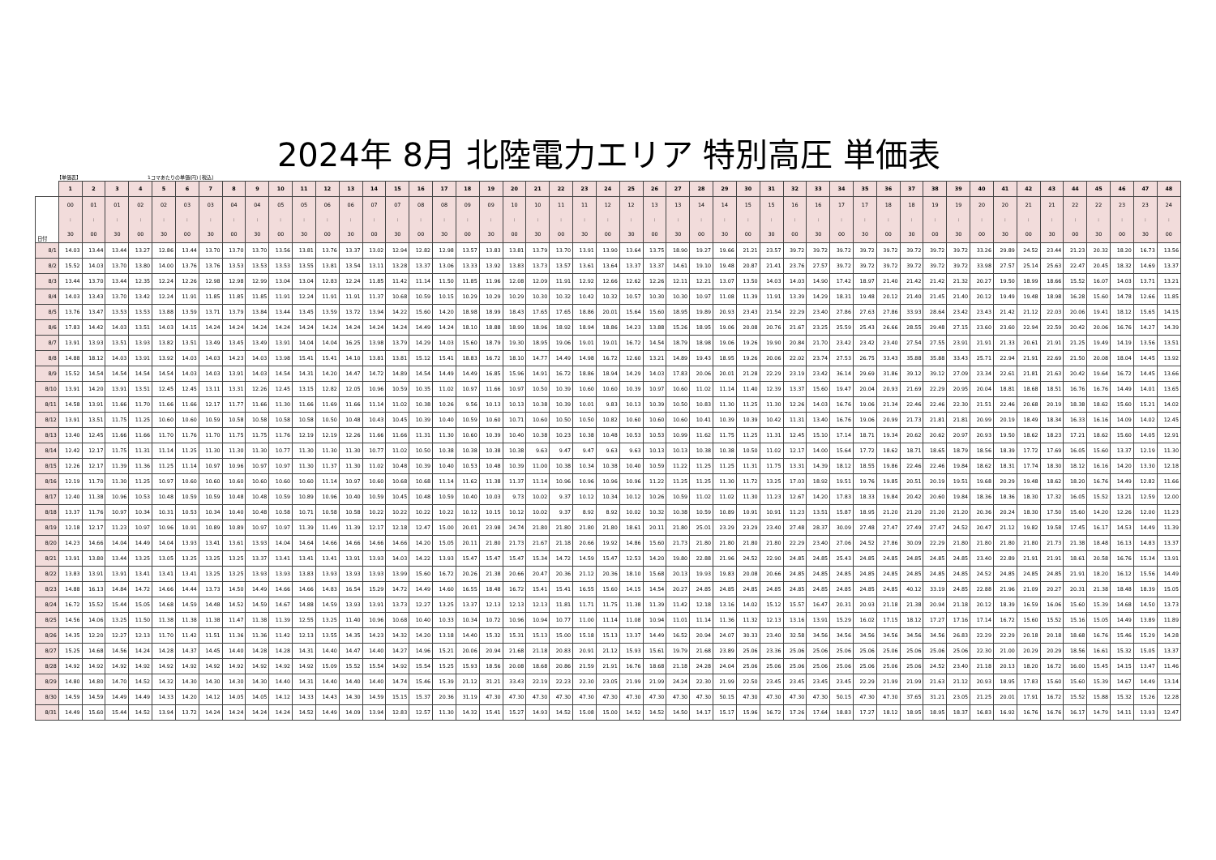2024年 8月 北陸電力エリア 特別高圧 単価表
【単価表】 1コマあたりの単価(円) [税込]
| | 1 | 2 | 3 | 4 | 5 | 6 | 7 | 8 | 9 | 10 | 11 | 12 | 13 | 14 | 15 | 16 | 17 | 18 | 19 | 20 | 21 | 22 | 23 | 24 | 25 | 26 | 27 | 28 | 29 | 30 | 31 | 32 | 33 | 34 | 35 | 36 | 37 | 38 | 39 | 40 | 41 | 42 | 43 | 44 | 45 | 46 | 47 | 48 |
| --- | --- | --- | --- | --- | --- | --- | --- | --- | --- | --- | --- | --- | --- | --- | --- | --- | --- | --- | --- | --- | --- | --- | --- | --- | --- | --- | --- | --- | --- | --- | --- | --- | --- | --- | --- | --- | --- | --- | --- | --- | --- | --- | --- | --- | --- | --- | --- | --- |
| 日付 | 00 : 30 | 01 : 00 | 01 : 30 | 02 : 00 | 02 : 30 | 03 : 00 | 03 : 30 | 04 : 00 | 04 : 30 | 05 : 00 | 05 : 30 | 06 : 00 | 06 : 30 | 07 : 00 | 07 : 30 | 08 : 00 | 08 : 30 | 09 : 00 | 09 : 30 | 10 : 00 | 10 : 30 | 11 : 00 | 11 : 30 | 12 : 00 | 12 : 30 | 13 : 00 | 13 : 30 | 14 : 00 | 14 : 30 | 15 : 00 | 15 : 30 | 16 : 00 | 16 : 30 | 17 : 00 | 17 : 30 | 18 : 00 | 18 : 30 | 19 : 00 | 19 : 30 | 20 : 00 | 20 : 30 | 21 : 00 | 21 : 30 | 22 : 00 | 22 : 30 | 23 : 00 | 23 : 30 | 24 : 00 |
| 8/1 | 14.03 | 13.44 | 13.44 | 13.27 | 12.86 | 13.44 | 13.70 | 13.70 | 13.70 | 13.56 | 13.81 | 13.76 | 13.37 | 13.02 | 12.94 | 12.82 | 12.98 | 13.57 | 13.83 | 13.81 | 13.79 | 13.70 | 13.91 | 13.90 | 13.64 | 13.75 | 18.90 | 19.27 | 19.66 | 21.21 | 23.57 | 39.72 | 39.72 | 39.72 | 39.72 | 39.72 | 39.72 | 39.72 | 39.72 | 33.26 | 29.89 | 24.52 | 23.44 | 21.23 | 20.32 | 18.20 | 16.73 | 13.56 |
| 8/2 | 15.52 | 14.03 | 13.70 | 13.80 | 14.00 | 13.76 | 13.76 | 13.53 | 13.53 | 13.53 | 13.55 | 13.81 | 13.54 | 13.11 | 13.28 | 13.37 | 13.06 | 13.33 | 13.92 | 13.83 | 13.73 | 13.57 | 13.61 | 13.64 | 13.37 | 13.37 | 14.61 | 19.10 | 19.48 | 20.87 | 21.41 | 23.76 | 27.57 | 39.72 | 39.72 | 39.72 | 39.72 | 39.72 | 39.72 | 33.98 | 27.57 | 25.14 | 25.63 | 22.47 | 20.45 | 18.32 | 14.69 | 13.37 |
| 8/3 | 13.44 | 13.70 | 13.44 | 12.35 | 12.24 | 12.26 | 12.98 | 12.98 | 12.99 | 13.04 | 13.04 | 12.83 | 12.24 | 11.85 | 11.42 | 11.14 | 11.50 | 11.85 | 11.96 | 12.08 | 12.09 | 11.91 | 12.92 | 12.66 | 12.62 | 12.26 | 12.11 | 12.21 | 13.07 | 13.50 | 14.03 | 14.03 | 14.90 | 17.42 | 18.97 | 21.40 | 21.42 | 21.42 | 21.32 | 20.27 | 19.50 | 18.99 | 18.66 | 15.52 | 16.07 | 14.03 | 13.71 | 13.21 |
| 8/4 | 14.03 | 13.43 | 13.70 | 13.42 | 12.24 | 11.91 | 11.85 | 11.85 | 11.85 | 11.91 | 12.24 | 11.91 | 11.91 | 11.37 | 10.68 | 10.59 | 10.15 | 10.29 | 10.29 | 10.29 | 10.30 | 10.32 | 10.42 | 10.32 | 10.57 | 10.30 | 10.30 | 10.97 | 11.08 | 11.39 | 11.91 | 13.39 | 14.29 | 18.31 | 19.48 | 20.12 | 21.40 | 21.45 | 21.40 | 20.12 | 19.49 | 19.48 | 18.98 | 16.28 | 15.60 | 14.78 | 12.66 | 11.85 |
| 8/5 | 13.76 | 13.47 | 13.53 | 13.53 | 13.88 | 13.59 | 13.71 | 13.79 | 13.84 | 13.44 | 13.45 | 13.59 | 13.72 | 13.94 | 14.22 | 15.60 | 14.20 | 18.98 | 18.99 | 18.43 | 17.65 | 17.65 | 18.86 | 20.01 | 15.64 | 15.60 | 18.95 | 19.89 | 20.93 | 23.43 | 21.54 | 22.29 | 23.40 | 27.86 | 27.63 | 27.86 | 33.93 | 28.64 | 23.42 | 23.43 | 21.42 | 21.12 | 22.03 | 20.06 | 19.41 | 18.12 | 15.65 | 14.15 |
| 8/6 | 17.83 | 14.42 | 14.03 | 13.51 | 14.03 | 14.15 | 14.24 | 14.24 | 14.24 | 14.24 | 14.24 | 14.24 | 14.24 | 14.24 | 14.24 | 14.49 | 14.24 | 18.10 | 18.88 | 18.99 | 18.96 | 18.92 | 18.94 | 18.86 | 14.23 | 13.88 | 15.26 | 18.95 | 19.06 | 20.08 | 20.76 | 21.67 | 23.25 | 25.59 | 25.43 | 26.66 | 28.55 | 29.48 | 27.15 | 23.60 | 23.60 | 22.94 | 22.59 | 20.42 | 20.06 | 16.76 | 14.27 | 14.39 |
| 8/7 | 13.91 | 13.93 | 13.51 | 13.93 | 13.82 | 13.51 | 13.49 | 13.45 | 13.49 | 13.91 | 14.04 | 14.04 | 16.25 | 13.98 | 13.79 | 14.29 | 14.03 | 15.60 | 18.79 | 19.30 | 18.95 | 19.06 | 19.01 | 19.01 | 16.72 | 14.54 | 18.79 | 18.98 | 19.06 | 19.26 | 19.90 | 20.84 | 21.70 | 23.42 | 23.42 | 23.40 | 27.54 | 27.55 | 23.91 | 21.91 | 21.33 | 20.61 | 21.91 | 21.25 | 19.49 | 14.19 | 13.56 | 13.51 |
| 8/8 | 14.88 | 18.12 | 14.03 | 13.91 | 13.92 | 14.03 | 14.03 | 14.23 | 14.03 | 13.98 | 15.41 | 15.41 | 14.10 | 13.81 | 13.81 | 15.12 | 15.41 | 18.83 | 16.72 | 18.10 | 14.77 | 14.49 | 14.98 | 16.72 | 12.60 | 13.21 | 14.89 | 19.43 | 18.95 | 19.26 | 20.06 | 22.02 | 23.74 | 27.53 | 26.75 | 33.43 | 35.88 | 35.88 | 33.43 | 25.71 | 22.94 | 21.91 | 22.69 | 21.50 | 20.08 | 18.04 | 14.45 | 13.92 |
| 8/9 | 15.52 | 14.54 | 14.54 | 14.54 | 14.54 | 14.03 | 14.03 | 13.91 | 14.03 | 14.54 | 14.31 | 14.20 | 14.47 | 14.72 | 14.89 | 14.54 | 14.49 | 14.49 | 16.85 | 15.96 | 14.91 | 16.72 | 18.86 | 18.94 | 14.29 | 14.03 | 17.83 | 20.06 | 20.01 | 21.28 | 22.29 | 23.19 | 23.42 | 36.14 | 29.69 | 31.86 | 39.12 | 39.12 | 27.09 | 23.34 | 22.61 | 21.81 | 21.63 | 20.42 | 19.64 | 16.72 | 14.45 | 13.66 |
| 8/10 | 13.91 | 14.20 | 13.91 | 13.51 | 12.45 | 12.45 | 13.11 | 13.31 | 12.26 | 12.45 | 13.15 | 12.82 | 12.05 | 10.96 | 10.59 | 10.35 | 11.02 | 10.97 | 11.66 | 10.97 | 10.50 | 10.39 | 10.60 | 10.60 | 10.39 | 10.97 | 10.60 | 11.02 | 11.14 | 11.40 | 12.39 | 13.37 | 15.60 | 19.47 | 20.04 | 20.93 | 21.69 | 22.29 | 20.95 | 20.04 | 18.81 | 18.68 | 18.51 | 16.76 | 16.76 | 14.49 | 14.01 | 13.65 |
| 8/11 | 14.58 | 13.91 | 11.66 | 11.70 | 11.66 | 11.66 | 12.17 | 11.77 | 11.66 | 11.30 | 11.66 | 11.69 | 11.66 | 11.14 | 11.02 | 10.38 | 10.26 | 9.56 | 10.13 | 10.13 | 10.38 | 10.39 | 10.01 | 9.83 | 10.13 | 10.39 | 10.50 | 10.83 | 11.30 | 11.25 | 11.30 | 12.26 | 14.03 | 16.76 | 19.06 | 21.34 | 22.46 | 22.46 | 22.30 | 21.51 | 22.46 | 20.68 | 20.19 | 18.38 | 18.62 | 15.60 | 15.21 | 14.02 |
| 8/12 | 13.91 | 13.51 | 11.75 | 11.25 | 10.60 | 10.60 | 10.59 | 10.58 | 10.58 | 10.58 | 10.58 | 10.50 | 10.48 | 10.43 | 10.45 | 10.39 | 10.40 | 10.59 | 10.60 | 10.71 | 10.60 | 10.50 | 10.50 | 10.82 | 10.60 | 10.60 | 10.60 | 10.41 | 10.39 | 10.39 | 10.42 | 11.31 | 13.40 | 16.76 | 19.06 | 20.99 | 21.73 | 21.81 | 21.81 | 20.99 | 20.19 | 18.49 | 18.34 | 16.33 | 16.16 | 14.09 | 14.02 | 12.45 |
| 8/13 | 13.40 | 12.45 | 11.66 | 11.66 | 11.70 | 11.76 | 11.70 | 11.75 | 11.75 | 11.76 | 12.19 | 12.19 | 12.26 | 11.66 | 11.66 | 11.31 | 11.30 | 10.60 | 10.39 | 10.40 | 10.38 | 10.23 | 10.38 | 10.48 | 10.53 | 10.53 | 10.99 | 11.62 | 11.75 | 11.25 | 11.31 | 12.45 | 15.10 | 17.14 | 18.71 | 19.34 | 20.62 | 20.62 | 20.97 | 20.93 | 19.50 | 18.62 | 18.23 | 17.21 | 18.62 | 15.60 | 14.05 | 12.91 |
| 8/14 | 12.42 | 12.17 | 11.75 | 11.31 | 11.14 | 11.25 | 11.30 | 11.30 | 11.30 | 10.77 | 11.30 | 11.30 | 11.30 | 10.77 | 11.02 | 10.50 | 10.38 | 10.38 | 10.38 | 10.38 | 9.63 | 9.47 | 9.47 | 9.63 | 9.63 | 10.13 | 10.13 | 10.38 | 10.38 | 10.50 | 11.02 | 12.17 | 14.00 | 15.64 | 17.72 | 18.62 | 18.71 | 18.65 | 18.79 | 18.56 | 18.39 | 17.72 | 17.69 | 16.05 | 15.60 | 13.37 | 12.19 | 11.30 |
| 8/15 | 12.26 | 12.17 | 11.39 | 11.36 | 11.25 | 11.14 | 10.97 | 10.96 | 10.97 | 10.97 | 11.30 | 11.37 | 11.30 | 11.02 | 10.48 | 10.39 | 10.40 | 10.53 | 10.48 | 10.39 | 11.00 | 10.38 | 10.34 | 10.38 | 10.40 | 10.59 | 11.22 | 11.25 | 11.25 | 11.31 | 11.75 | 13.31 | 14.39 | 18.12 | 18.55 | 19.86 | 22.46 | 22.46 | 19.84 | 18.62 | 18.31 | 17.74 | 18.30 | 18.12 | 16.16 | 14.20 | 13.30 | 12.18 |
| 8/16 | 12.19 | 11.70 | 11.30 | 11.25 | 10.97 | 10.60 | 10.60 | 10.60 | 10.60 | 10.60 | 10.60 | 11.14 | 10.97 | 10.60 | 10.68 | 10.68 | 11.14 | 11.62 | 11.38 | 11.37 | 11.14 | 10.96 | 10.96 | 10.96 | 10.96 | 11.22 | 11.25 | 11.25 | 11.30 | 11.72 | 13.25 | 17.03 | 18.92 | 19.51 | 19.76 | 19.85 | 20.51 | 20.19 | 19.51 | 19.68 | 20.29 | 19.48 | 18.62 | 18.20 | 16.76 | 14.49 | 12.82 | 11.66 |
| 8/17 | 12.40 | 11.38 | 10.96 | 10.53 | 10.48 | 10.59 | 10.59 | 10.48 | 10.48 | 10.59 | 10.89 | 10.96 | 10.40 | 10.59 | 10.45 | 10.48 | 10.59 | 10.40 | 10.03 | 9.73 | 10.02 | 9.37 | 10.12 | 10.34 | 10.12 | 10.26 | 10.59 | 11.02 | 11.02 | 11.30 | 11.23 | 12.67 | 14.20 | 17.83 | 18.33 | 19.84 | 20.42 | 20.60 | 19.84 | 18.36 | 18.36 | 18.30 | 17.32 | 16.05 | 15.52 | 13.21 | 12.59 | 12.00 |
| 8/18 | 13.37 | 11.76 | 10.97 | 10.34 | 10.31 | 10.53 | 10.34 | 10.40 | 10.48 | 10.58 | 10.71 | 10.58 | 10.58 | 10.22 | 10.22 | 10.22 | 10.22 | 10.12 | 10.15 | 10.12 | 10.02 | 9.37 | 8.92 | 8.92 | 10.02 | 10.32 | 10.38 | 10.59 | 10.89 | 10.91 | 10.91 | 11.23 | 13.51 | 15.87 | 18.95 | 21.20 | 21.20 | 21.20 | 21.20 | 20.36 | 20.24 | 18.30 | 17.50 | 15.60 | 14.20 | 12.26 | 12.00 | 11.23 |
| 8/19 | 12.18 | 12.17 | 11.23 | 10.97 | 10.96 | 10.91 | 10.89 | 10.89 | 10.97 | 10.97 | 11.39 | 11.49 | 11.39 | 12.17 | 12.18 | 12.47 | 15.00 | 20.01 | 23.98 | 24.74 | 21.80 | 21.80 | 21.80 | 21.80 | 18.61 | 20.11 | 21.80 | 25.01 | 23.29 | 23.29 | 23.40 | 27.48 | 28.37 | 30.09 | 27.48 | 27.47 | 27.49 | 27.47 | 24.52 | 20.47 | 21.12 | 19.82 | 19.58 | 17.45 | 16.17 | 14.53 | 14.49 | 11.39 |
| 8/20 | 14.23 | 14.66 | 14.04 | 14.49 | 14.04 | 13.93 | 13.41 | 13.61 | 13.93 | 14.04 | 14.64 | 14.66 | 14.66 | 14.66 | 14.66 | 14.20 | 15.05 | 20.11 | 21.80 | 21.73 | 21.67 | 21.18 | 20.66 | 19.92 | 14.86 | 15.60 | 21.73 | 21.80 | 21.80 | 21.80 | 21.80 | 22.29 | 23.40 | 27.06 | 24.52 | 27.86 | 30.09 | 22.29 | 21.80 | 21.80 | 21.80 | 21.80 | 21.73 | 21.38 | 18.48 | 16.13 | 14.83 | 13.37 |
| 8/21 | 13.91 | 13.80 | 13.44 | 13.25 | 13.05 | 13.25 | 13.25 | 13.25 | 13.37 | 13.41 | 13.41 | 13.41 | 13.91 | 13.93 | 14.03 | 14.22 | 13.93 | 15.47 | 15.47 | 15.47 | 15.34 | 14.72 | 14.59 | 15.47 | 12.53 | 14.20 | 19.80 | 22.88 | 21.96 | 24.52 | 22.90 | 24.85 | 24.85 | 25.43 | 24.85 | 24.85 | 24.85 | 24.85 | 24.85 | 23.40 | 22.89 | 21.91 | 21.91 | 18.61 | 20.58 | 16.76 | 15.34 | 13.91 |
| 8/22 | 13.83 | 13.91 | 13.91 | 13.41 | 13.41 | 13.41 | 13.25 | 13.25 | 13.93 | 13.93 | 13.83 | 13.93 | 13.93 | 13.93 | 13.99 | 15.60 | 16.72 | 20.26 | 21.38 | 20.66 | 20.47 | 20.36 | 21.12 | 20.36 | 18.10 | 15.68 | 20.13 | 19.93 | 19.83 | 20.08 | 20.66 | 24.85 | 24.85 | 24.85 | 24.85 | 24.85 | 24.85 | 24.85 | 24.85 | 24.52 | 24.85 | 24.85 | 24.85 | 21.91 | 18.20 | 16.12 | 15.56 | 14.49 |
| 8/23 | 14.88 | 16.13 | 14.84 | 14.72 | 14.66 | 14.44 | 13.73 | 14.50 | 14.49 | 14.66 | 14.66 | 14.83 | 16.54 | 15.29 | 14.72 | 14.49 | 14.60 | 16.55 | 18.48 | 16.72 | 15.41 | 15.41 | 16.55 | 15.60 | 14.15 | 14.54 | 20.27 | 24.85 | 24.85 | 24.85 | 24.85 | 24.85 | 24.85 | 24.85 | 24.85 | 24.85 | 40.12 | 33.19 | 24.85 | 22.88 | 21.96 | 21.09 | 20.27 | 20.31 | 21.38 | 18.48 | 18.39 | 15.05 |
| 8/24 | 16.72 | 15.52 | 15.44 | 15.05 | 14.68 | 14.59 | 14.48 | 14.52 | 14.59 | 14.67 | 14.88 | 14.59 | 13.93 | 13.91 | 13.73 | 12.27 | 13.25 | 13.37 | 12.13 | 12.13 | 12.13 | 11.81 | 11.71 | 11.75 | 11.38 | 11.39 | 11.42 | 12.18 | 13.16 | 14.02 | 15.12 | 15.57 | 16.47 | 20.31 | 20.93 | 21.18 | 21.38 | 20.94 | 21.18 | 20.12 | 18.39 | 16.59 | 16.06 | 15.60 | 15.39 | 14.68 | 14.50 | 13.73 |
| 8/25 | 14.56 | 14.06 | 13.25 | 11.50 | 11.38 | 11.38 | 11.38 | 11.47 | 11.38 | 11.39 | 12.55 | 13.25 | 11.40 | 10.96 | 10.68 | 10.40 | 10.33 | 10.34 | 10.72 | 10.96 | 10.94 | 10.77 | 11.00 | 11.14 | 11.08 | 10.94 | 11.01 | 11.14 | 11.36 | 11.32 | 12.13 | 13.16 | 13.91 | 15.29 | 16.02 | 17.15 | 18.12 | 17.27 | 17.16 | 17.14 | 16.72 | 15.60 | 15.52 | 15.16 | 15.05 | 14.49 | 13.89 | 11.89 |
| 8/26 | 14.35 | 12.20 | 12.27 | 12.13 | 11.70 | 11.42 | 11.51 | 11.36 | 11.36 | 11.42 | 12.13 | 13.55 | 14.35 | 14.23 | 14.32 | 14.20 | 13.18 | 14.40 | 15.32 | 15.31 | 15.13 | 15.00 | 15.18 | 15.13 | 13.37 | 14.49 | 16.52 | 20.94 | 24.07 | 30.33 | 23.40 | 32.58 | 34.56 | 34.56 | 34.56 | 34.56 | 34.56 | 34.56 | 26.83 | 22.29 | 22.29 | 20.18 | 20.18 | 18.68 | 16.76 | 15.46 | 15.29 | 14.28 |
| 8/27 | 15.25 | 14.68 | 14.56 | 14.24 | 14.28 | 14.37 | 14.45 | 14.40 | 14.28 | 14.28 | 14.31 | 14.40 | 14.47 | 14.40 | 14.27 | 14.96 | 15.21 | 20.06 | 20.94 | 21.68 | 21.18 | 20.83 | 20.91 | 21.12 | 15.93 | 15.61 | 19.79 | 21.68 | 23.89 | 25.06 | 23.36 | 25.06 | 25.06 | 25.06 | 25.06 | 25.06 | 25.06 | 25.06 | 25.06 | 22.30 | 21.00 | 20.29 | 20.29 | 18.56 | 16.61 | 15.32 | 15.05 | 13.37 |
| 8/28 | 14.92 | 14.92 | 14.92 | 14.92 | 14.92 | 14.92 | 14.92 | 14.92 | 14.92 | 14.92 | 14.92 | 15.09 | 15.52 | 15.54 | 14.92 | 15.54 | 15.25 | 15.93 | 18.56 | 20.08 | 18.68 | 20.86 | 21.59 | 21.91 | 16.76 | 18.68 | 21.18 | 24.28 | 24.04 | 25.06 | 25.06 | 25.06 | 25.06 | 25.06 | 25.06 | 25.06 | 25.06 | 24.52 | 23.40 | 21.18 | 20.13 | 18.20 | 16.72 | 16.00 | 15.45 | 14.15 | 13.47 | 11.46 |
| 8/29 | 14.80 | 14.80 | 14.70 | 14.52 | 14.32 | 14.30 | 14.30 | 14.30 | 14.30 | 14.40 | 14.31 | 14.40 | 14.40 | 14.40 | 14.74 | 15.46 | 15.39 | 21.12 | 31.21 | 33.43 | 22.19 | 22.23 | 22.30 | 23.05 | 21.99 | 21.99 | 24.24 | 22.30 | 21.99 | 22.50 | 23.45 | 23.45 | 23.45 | 23.45 | 22.29 | 21.99 | 21.99 | 21.63 | 21.12 | 20.93 | 18.95 | 17.83 | 15.60 | 15.60 | 15.39 | 14.67 | 14.49 | 13.14 |
| 8/30 | 14.59 | 14.59 | 14.49 | 14.49 | 14.33 | 14.20 | 14.12 | 14.05 | 14.05 | 14.12 | 14.33 | 14.43 | 14.30 | 14.59 | 15.15 | 15.37 | 20.36 | 31.19 | 47.30 | 47.30 | 47.30 | 47.30 | 47.30 | 47.30 | 47.30 | 47.30 | 47.30 | 47.30 | 50.15 | 47.30 | 47.30 | 47.30 | 47.30 | 50.15 | 47.30 | 47.30 | 37.65 | 31.21 | 23.05 | 21.25 | 20.01 | 17.91 | 16.72 | 15.52 | 15.88 | 15.32 | 15.26 | 12.28 |
| 8/31 | 14.49 | 15.60 | 15.44 | 14.52 | 13.94 | 13.72 | 14.24 | 14.24 | 14.24 | 14.24 | 14.52 | 14.49 | 14.09 | 13.94 | 12.83 | 12.57 | 11.30 | 14.32 | 15.41 | 15.27 | 14.93 | 14.52 | 15.08 | 15.00 | 14.52 | 14.52 | 14.50 | 14.17 | 15.17 | 15.96 | 16.72 | 17.26 | 17.64 | 18.83 | 17.27 | 18.12 | 18.95 | 18.95 | 18.37 | 16.83 | 16.92 | 16.76 | 16.76 | 16.17 | 14.79 | 14.11 | 13.93 | 12.47 |